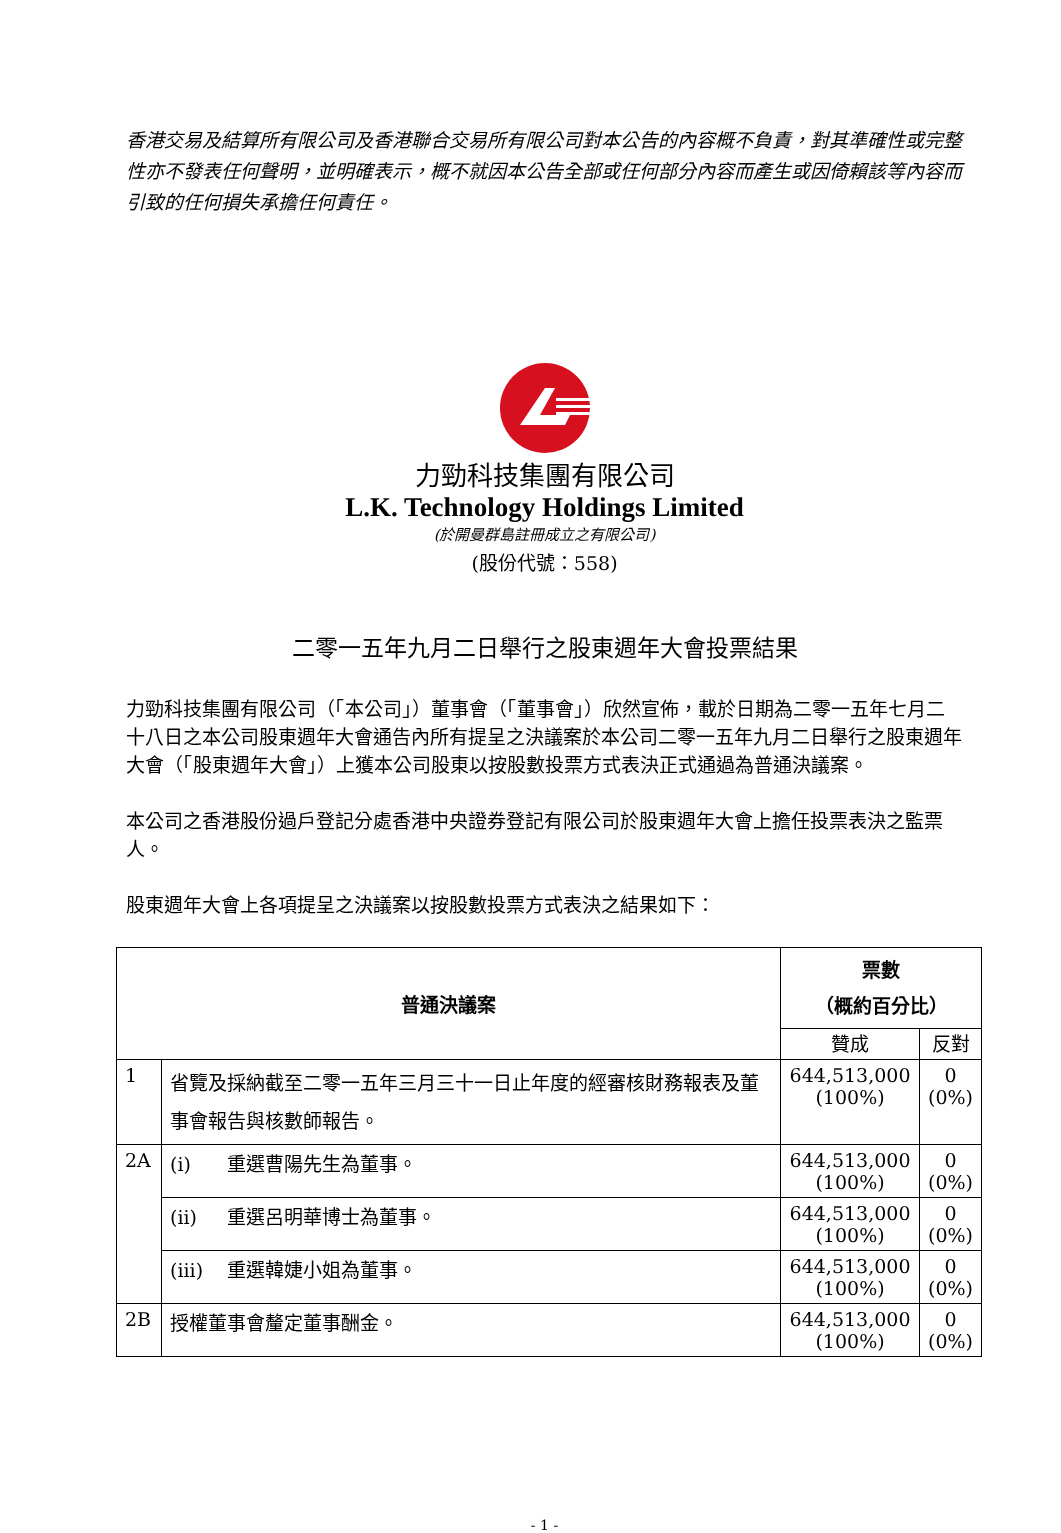香港交易及結算所有限公司及香港聯合交易所有限公司對本公告的內容概不負責，對其準確性或完整性亦不發表任何聲明，並明確表示，概不就因本公告全部或任何部分內容而產生或因倚賴該等內容而引致的任何損失承擔任何責任。
力勁科技集團有限公司
L.K. Technology Holdings Limited
(於開曼群島註冊成立之有限公司)
(股份代號：558)
二零一五年九月二日舉行之股東週年大會投票結果
力勁科技集團有限公司（「本公司」）董事會（「董事會」）欣然宣佈，載於日期為二零一五年七月二十八日之本公司股東週年大會通告內所有提呈之決議案於本公司二零一五年九月二日舉行之股東週年大會（「股東週年大會」）上獲本公司股東以按股數投票方式表決正式通過為普通決議案。
本公司之香港股份過戶登記分處香港中央證券登記有限公司於股東週年大會上擔任投票表決之監票人。
股東週年大會上各項提呈之決議案以按股數投票方式表決之結果如下：
| 普通決議案 | | 票數 （概約百分比） | |
| --- | --- | --- | --- |
| | | 贊成 | 反對 |
| 1 | 省覽及採納截至二零一五年三月三十一日止年度的經審核財務報表及董事會報告與核數師報告。 | 644,513,000 (100%) | 0 (0%) |
| 2A | (i) 重選曹陽先生為董事。 | 644,513,000 (100%) | 0 (0%) |
| | (ii) 重選呂明華博士為董事。 | 644,513,000 (100%) | 0 (0%) |
| | (iii) 重選韓婕小姐為董事。 | 644,513,000 (100%) | 0 (0%) |
| 2B | 授權董事會釐定董事酬金。 | 644,513,000 (100%) | 0 (0%) |
- 1 -